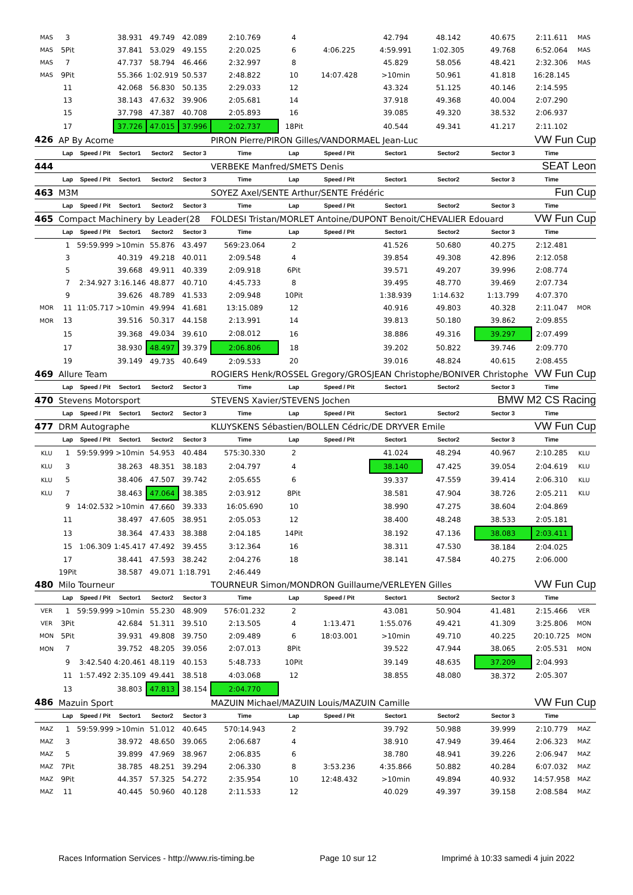| MAS | 3 | | 38.931 | 49.749 | 42.089 | 2:10.769 | 4 | | 42.794 | 48.142 | 40.675 | 2:11.611 | MAS |
| MAS | 5Pit | | 37.841 | 53.029 | 49.155 | 2:20.025 | 6 | 4:06.225 | 4:59.991 | 1:02.305 | 49.768 | 6:52.064 | MAS |
| MAS | 7 | | 47.737 | 58.794 | 46.466 | 2:32.997 | 8 | | 45.829 | 58.056 | 48.421 | 2:32.306 | MAS |
| MAS | 9Pit | | 55.366 | 1:02.919 | 50.537 | 2:48.822 | 10 | 14:07.428 | >10min | 50.961 | 41.818 | 16:28.145 | |
| | 11 | | 42.068 | 56.830 | 50.135 | 2:29.033 | 12 | | 43.324 | 51.125 | 40.146 | 2:14.595 | |
| | 13 | | 38.143 | 47.632 | 39.906 | 2:05.681 | 14 | | 37.918 | 49.368 | 40.004 | 2:07.290 | |
| | 15 | | 37.798 | 47.387 | 40.708 | 2:05.893 | 16 | | 39.085 | 49.320 | 38.532 | 2:06.937 | |
| | 17 | | 37.726 | 47.015 | 37.996 | 2:02.737 | 18Pit | | 40.544 | 49.341 | 41.217 | 2:11.102 | |
| 426 | AP By Acome | | | | | PIRON Pierre/PIRON Gilles/VANDORMAEL Jean-Luc | | | | | | VW Fun Cup | |
| | Lap | Speed / Pit | Sector1 | Sector2 | Sector 3 | Time | Lap | Speed / Pit | Sector1 | Sector2 | Sector 3 | Time | |
| 444 | | | | | | VERBEKE Manfred/SMETS Denis | | | | | | SEAT Leon | |
| | Lap | Speed / Pit | Sector1 | Sector2 | Sector 3 | Time | Lap | Speed / Pit | Sector1 | Sector2 | Sector 3 | Time | |
| 463 | M3M | | | | | SOYEZ Axel/SENTE Arthur/SENTE Frédéric | | | | | | Fun Cup | |
| | Lap | Speed / Pit | Sector1 | Sector2 | Sector 3 | Time | Lap | Speed / Pit | Sector1 | Sector2 | Sector 3 | Time | |
| 465 | Compact Machinery by Leader(28 | | | | | FOLDESI Tristan/MORLET Antoine/DUPONT Benoit/CHEVALIER Edouard | | | | | | VW Fun Cup | |
| | Lap | Speed / Pit | Sector1 | Sector2 | Sector 3 | Time | Lap | Speed / Pit | Sector1 | Sector2 | Sector 3 | Time | |
| | 1 | 59:59.999 | >10min | 55.876 | 43.497 | 569:23.064 | 2 | | 41.526 | 50.680 | 40.275 | 2:12.481 | |
| | 3 | | 40.319 | 49.218 | 40.011 | 2:09.548 | 4 | | 39.854 | 49.308 | 42.896 | 2:12.058 | |
| | 5 | | 39.668 | 49.911 | 40.339 | 2:09.918 | 6Pit | | 39.571 | 49.207 | 39.996 | 2:08.774 | |
| | 7 | 2:34.927 | 3:16.146 | 48.877 | 40.710 | 4:45.733 | 8 | | 39.495 | 48.770 | 39.469 | 2:07.734 | |
| | 9 | | 39.626 | 48.789 | 41.533 | 2:09.948 | 10Pit | | 1:38.939 | 1:14.632 | 1:13.799 | 4:07.370 | |
| MOR | 11 | 11:05.717 | >10min | 49.994 | 41.681 | 13:15.089 | 12 | | 40.916 | 49.803 | 40.328 | 2:11.047 | MOR |
| MOR | 13 | | 39.516 | 50.317 | 44.158 | 2:13.991 | 14 | | 39.813 | 50.180 | 39.862 | 2:09.855 | |
| | 15 | | 39.368 | 49.034 | 39.610 | 2:08.012 | 16 | | 38.886 | 49.316 | 39.297 | 2:07.499 | |
| | 17 | | 38.930 | 48.497 | 39.379 | 2:06.806 | 18 | | 39.202 | 50.822 | 39.746 | 2:09.770 | |
| | 19 | | 39.149 | 49.735 | 40.649 | 2:09.533 | 20 | | 39.016 | 48.824 | 40.615 | 2:08.455 | |
| 469 | Allure Team | | | | | ROGIERS Henk/ROSSEL Gregory/GROSJEAN Christophe/BONIVER Christophe | | | | | | VW Fun Cup | |
| | Lap | Speed / Pit | Sector1 | Sector2 | Sector 3 | Time | Lap | Speed / Pit | Sector1 | Sector2 | Sector 3 | Time | |
| 470 | Stevens Motorsport | | | | | STEVENS Xavier/STEVENS Jochen | | | | | BMW M2 CS Racing | | |
| | Lap | Speed / Pit | Sector1 | Sector2 | Sector 3 | Time | Lap | Speed / Pit | Sector1 | Sector2 | Sector 3 | Time | |
| 477 | DRM Autographe | | | | | KLUYSKENS Sébastien/BOLLEN Cédric/DE DRYVER Emile | | | | | | VW Fun Cup | |
| | Lap | Speed / Pit | Sector1 | Sector2 | Sector 3 | Time | Lap | Speed / Pit | Sector1 | Sector2 | Sector 3 | Time | |
| KLU | 1 | 59:59.999 | >10min | 54.953 | 40.484 | 575:30.330 | 2 | | 41.024 | 48.294 | 40.967 | 2:10.285 | KLU |
| KLU | 3 | | 38.263 | 48.351 | 38.183 | 2:04.797 | 4 | | 38.140 | 47.425 | 39.054 | 2:04.619 | KLU |
| KLU | 5 | | 38.406 | 47.507 | 39.742 | 2:05.655 | 6 | | 39.337 | 47.559 | 39.414 | 2:06.310 | KLU |
| KLU | 7 | | 38.463 | 47.064 | 38.385 | 2:03.912 | 8Pit | | 38.581 | 47.904 | 38.726 | 2:05.211 | KLU |
| | 9 | 14:02.532 | >10min | 47.660 | 39.333 | 16:05.690 | 10 | | 38.990 | 47.275 | 38.604 | 2:04.869 | |
| | 11 | | 38.497 | 47.605 | 38.951 | 2:05.053 | 12 | | 38.400 | 48.248 | 38.533 | 2:05.181 | |
| | 13 | | 38.364 | 47.433 | 38.388 | 2:04.185 | 14Pit | | 38.192 | 47.136 | 38.083 | 2:03.411 | |
| | 15 | 1:06.309 | 1:45.417 | 47.492 | 39.455 | 3:12.364 | 16 | | 38.311 | 47.530 | 38.184 | 2:04.025 | |
| | 17 | | 38.441 | 47.593 | 38.242 | 2:04.276 | 18 | | 38.141 | 47.584 | 40.275 | 2:06.000 | |
| | 19Pit | | 38.587 | 49.071 | 1:18.791 | 2:46.449 | | | | | | | |
| 480 | Milo Tourneur | | | | | TOURNEUR Simon/MONDRON Guillaume/VERLEYEN Gilles | | | | | | VW Fun Cup | |
| | Lap | Speed / Pit | Sector1 | Sector2 | Sector 3 | Time | Lap | Speed / Pit | Sector1 | Sector2 | Sector 3 | Time | |
| VER | 1 | 59:59.999 | >10min | 55.230 | 48.909 | 576:01.232 | 2 | | 43.081 | 50.904 | 41.481 | 2:15.466 | VER |
| VER | 3Pit | | 42.684 | 51.311 | 39.510 | 2:13.505 | 4 | 1:13.471 | 1:55.076 | 49.421 | 41.309 | 3:25.806 | MON |
| MON | 5Pit | | 39.931 | 49.808 | 39.750 | 2:09.489 | 6 | 18:03.001 | >10min | 49.710 | 40.225 | 20:10.725 | MON |
| MON | 7 | | 39.752 | 48.205 | 39.056 | 2:07.013 | 8Pit | | 39.522 | 47.944 | 38.065 | 2:05.531 | MON |
| | 9 | 3:42.540 | 4:20.461 | 48.119 | 40.153 | 5:48.733 | 10Pit | | 39.149 | 48.635 | 37.209 | 2:04.993 | |
| | 11 | 1:57.492 | 2:35.109 | 49.441 | 38.518 | 4:03.068 | 12 | | 38.855 | 48.080 | 38.372 | 2:05.307 | |
| | 13 | | 38.803 | 47.813 | 38.154 | 2:04.770 | | | | | | | |
| 486 | Mazuin Sport | | | | | MAZUIN Michael/MAZUIN Louis/MAZUIN Camille | | | | | | VW Fun Cup | |
| | Lap | Speed / Pit | Sector1 | Sector2 | Sector 3 | Time | Lap | Speed / Pit | Sector1 | Sector2 | Sector 3 | Time | |
| MAZ | 1 | 59:59.999 | >10min | 51.012 | 40.645 | 570:14.943 | 2 | | 39.792 | 50.988 | 39.999 | 2:10.779 | MAZ |
| MAZ | 3 | | 38.972 | 48.650 | 39.065 | 2:06.687 | 4 | | 38.910 | 47.949 | 39.464 | 2:06.323 | MAZ |
| MAZ | 5 | | 39.899 | 47.969 | 38.967 | 2:06.835 | 6 | | 38.780 | 48.941 | 39.226 | 2:06.947 | MAZ |
| MAZ | 7Pit | | 38.785 | 48.251 | 39.294 | 2:06.330 | 8 | 3:53.236 | 4:35.866 | 50.882 | 40.284 | 6:07.032 | MAZ |
| MAZ | 9Pit | | 44.357 | 57.325 | 54.272 | 2:35.954 | 10 | 12:48.432 | >10min | 49.894 | 40.932 | 14:57.958 | MAZ |
| MAZ | 11 | | 40.445 | 50.960 | 40.128 | 2:11.533 | 12 | | 40.029 | 49.397 | 39.158 | 2:08.584 | MAZ |
Races Information Services - http://www.ris-timing.be Page 10 sur 12 Imprimé à 10:33 samedi 4 juin 2022